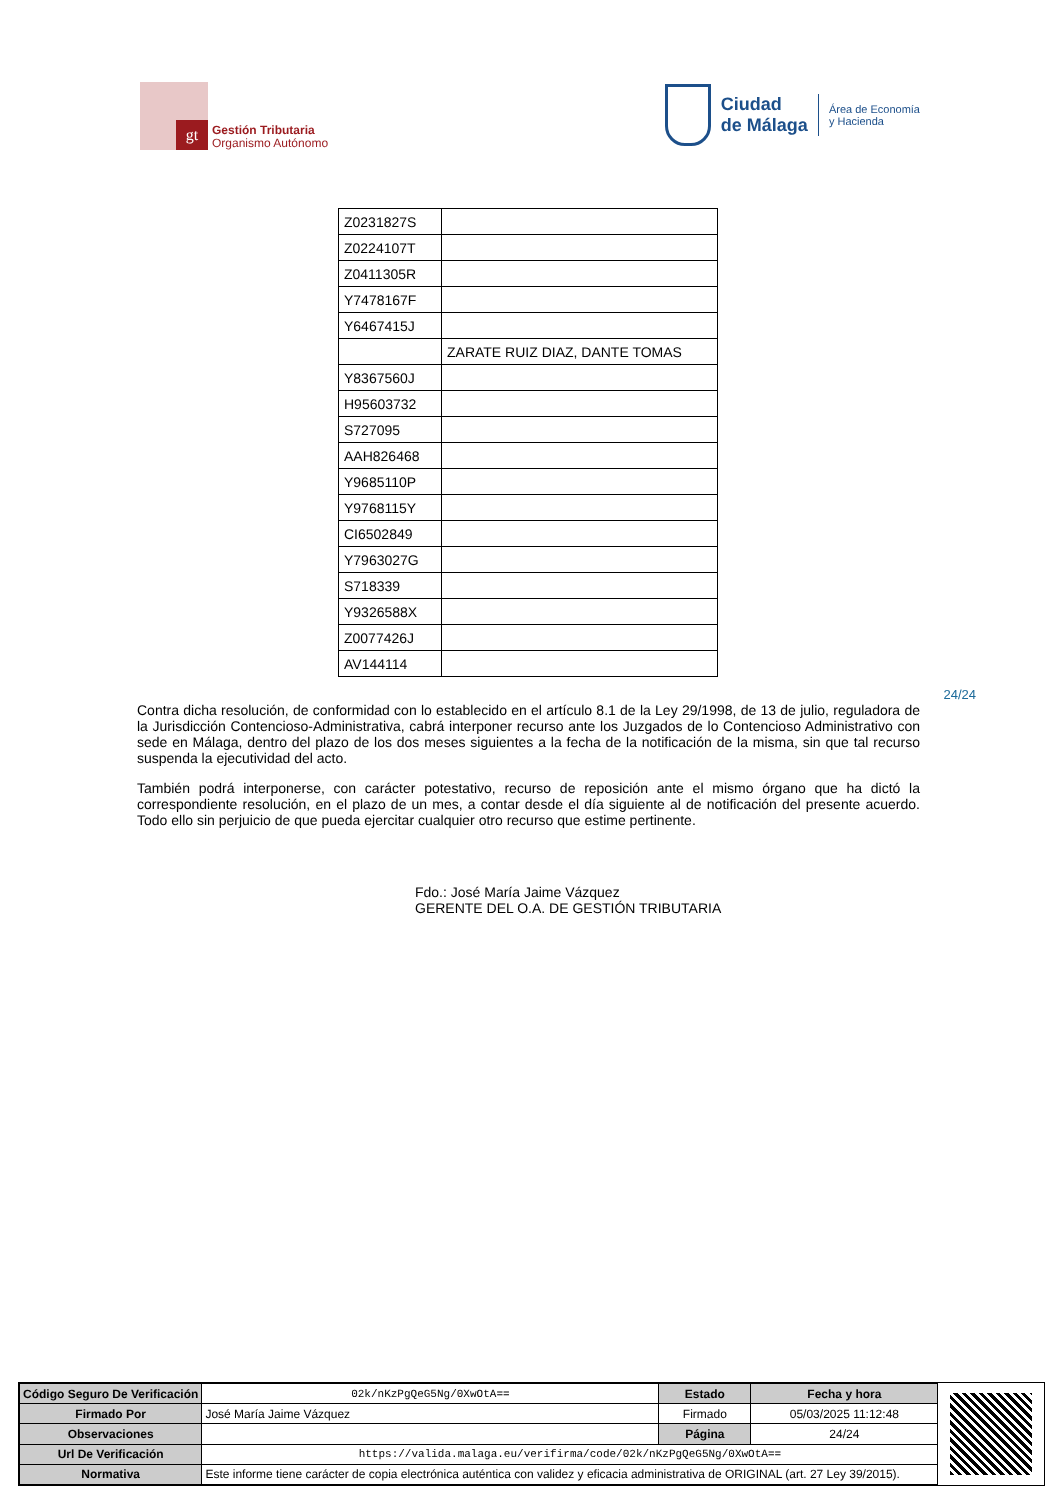gt
Gestión Tributaria
Organismo Autónomo
Ciudad
de Málaga
Área de Economía
y Hacienda
| Z0231827S | |
| Z0224107T | |
| Z0411305R | |
| Y7478167F | |
| Y6467415J | |
| | ZARATE RUIZ DIAZ, DANTE TOMAS |
| Y8367560J | |
| H95603732 | |
| S727095 | |
| AAH826468 | |
| Y9685110P | |
| Y9768115Y | |
| CI6502849 | |
| Y7963027G | |
| S718339 | |
| Y9326588X | |
| Z0077426J | |
| AV144114 | |
24/24
Contra dicha resolución, de conformidad con lo establecido en el artículo 8.1 de la Ley 29/1998, de 13 de julio, reguladora de la Jurisdicción Contencioso-Administrativa, cabrá interponer recurso ante los Juzgados de lo Contencioso Administrativo con sede en Málaga, dentro del plazo de los dos meses siguientes a la fecha de la notificación de la misma, sin que tal recurso suspenda la ejecutividad del acto.
También podrá interponerse, con carácter potestativo, recurso de reposición ante el mismo órgano que ha dictó la correspondiente resolución, en el plazo de un mes, a contar desde el día siguiente al de notificación del presente acuerdo. Todo ello sin perjuicio de que pueda ejercitar cualquier otro recurso que estime pertinente.
Fdo.: José María Jaime Vázquez
GERENTE DEL O.A. DE GESTIÓN TRIBUTARIA
| Código Seguro De Verificación | 02k/nKzPgQeG5Ng/0XwOtA== | Estado | Fecha y hora |
| Firmado Por | José María Jaime Vázquez | Firmado | 05/03/2025 11:12:48 |
| Observaciones | | Página | 24/24 |
| Url De Verificación | https://valida.malaga.eu/verifirma/code/02k/nKzPgQeG5Ng/0XwOtA== | | |
| Normativa | Este informe tiene carácter de copia electrónica auténtica con validez y eficacia administrativa de ORIGINAL (art. 27 Ley 39/2015). | | |